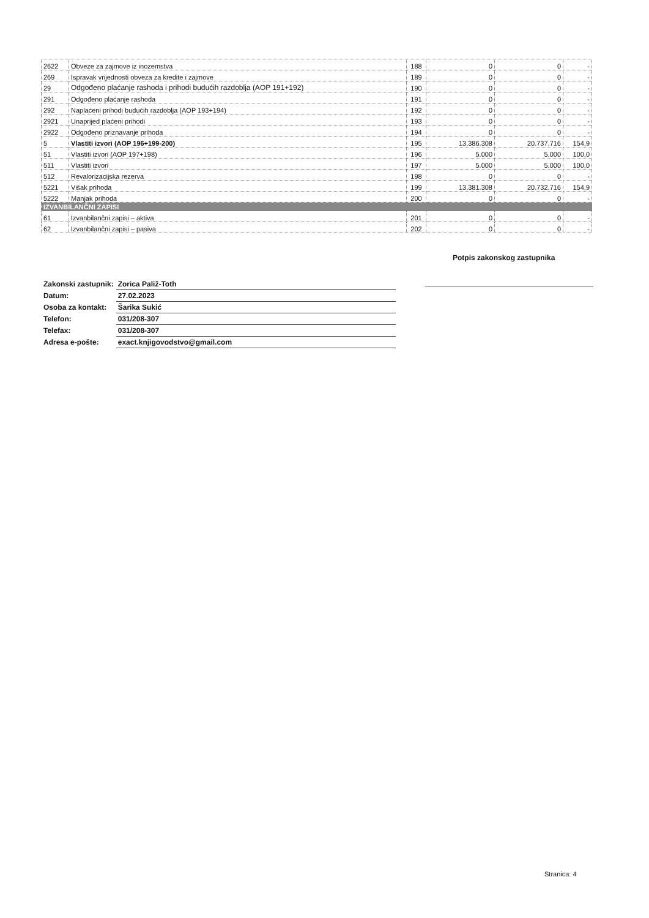| 2622 | Obveze za zajmove iz inozemstva | 188 | 0 | 0 | - |
| 269 | Ispravak vrijednosti obveza za kredite i zajmove | 189 | 0 | 0 | - |
| 29 | Odgođeno plaćanje rashoda i prihodi budućih razdoblja (AOP 191+192) | 190 | 0 | 0 | - |
| 291 | Odgođeno plaćanje rashoda | 191 | 0 | 0 | - |
| 292 | Naplaćeni prihodi budućih razdoblja (AOP 193+194) | 192 | 0 | 0 | - |
| 2921 | Unaprijed plaćeni prihodi | 193 | 0 | 0 | - |
| 2922 | Odgođeno priznavanje prihoda | 194 | 0 | 0 | - |
| 5 | Vlastiti izvori (AOP 196+199-200) | 195 | 13.386.308 | 20.737.716 | 154,9 |
| 51 | Vlastiti izvori (AOP 197+198) | 196 | 5.000 | 5.000 | 100,0 |
| 511 | Vlastiti izvori | 197 | 5.000 | 5.000 | 100,0 |
| 512 | Revalorizacijska rezerva | 198 | 0 | 0 | - |
| 5221 | Višak prihoda | 199 | 13.381.308 | 20.732.716 | 154,9 |
| 5222 | Manjak prihoda | 200 | 0 | 0 | - |
| IZVANBILANČNI ZAPISI | | | | | |
| 61 | Izvanbilančni zapisi – aktiva | 201 | 0 | 0 | - |
| 62 | Izvanbilančni zapisi – pasiva | 202 | 0 | 0 | - |
Potpis zakonskog zastupnika
| Zakonski zastupnik: | Zorica Paliž-Toth |
| Datum: | 27.02.2023 |
| Osoba za kontakt: | Šarika Sukić |
| Telefon: | 031/208-307 |
| Telefax: | 031/208-307 |
| Adresa e-pošte: | exact.knjigovodstvo@gmail.com |
Stranica: 4